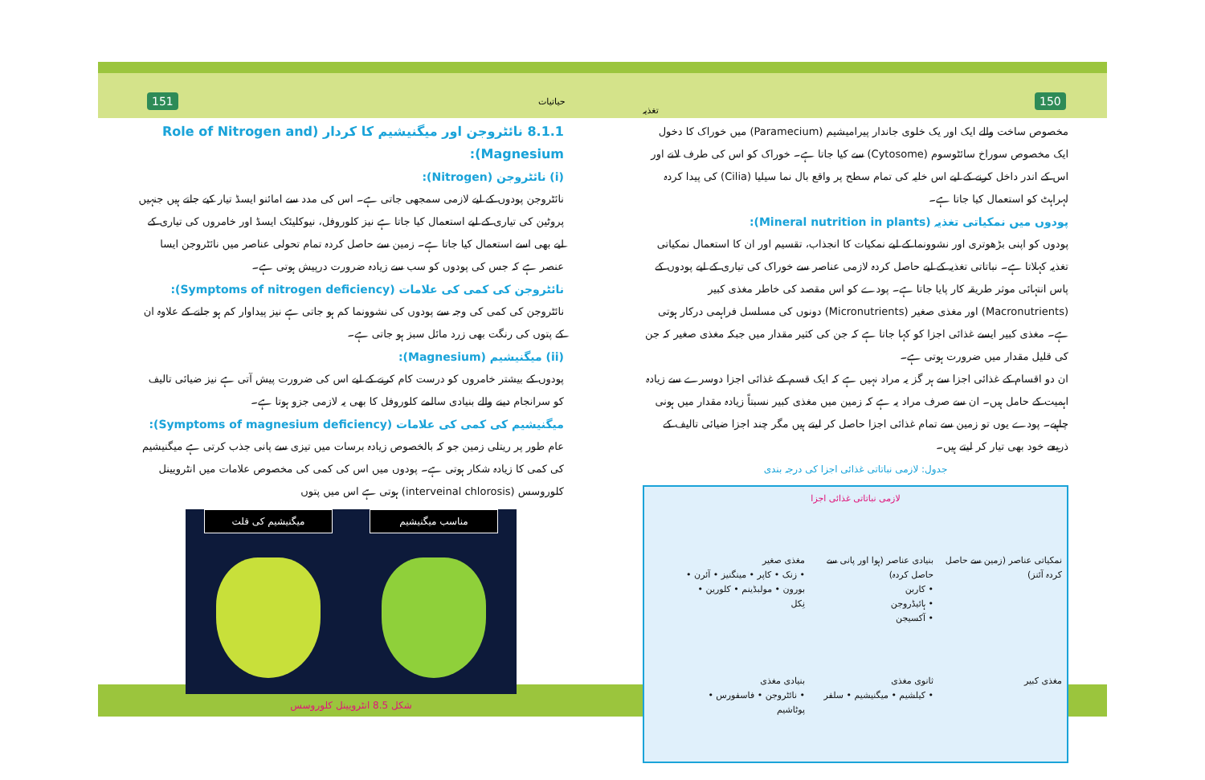151 حیاتیات تغذیہ 150
مخصوص ساخت والے ایک اور یک خلوی جاندار پیرامیشیم (Paramecium) میں خوراک کا دخول ایک مخصوص سوراخ سائٹوسوم (Cytosome) سے کیا جاتا ہے۔ خوراک کو اس کی طرف لانے اور اس کے اندر داخل کرنے کے لیے اس خلیہ کی تمام سطح پر واقع بال نما سیلیا (Cilia) کی پیدا کردہ لہراہٹ کو استعمال کیا جاتا ہے۔
پودوں میں نمکیاتی تغذیہ (Mineral nutrition in plants):
پودوں کو اپنی بڑھوتری اور نشوونما کے لیے نمکیات کا انجذاب، تقسیم اور ان کا استعمال نمکیاتی تغذیہ کہلاتا ہے۔ نباتاتی تغذیہ کے لیے حاصل کردہ لازمی عناصر سے خوراک کی تیاری کے لیے پودوں کے پاس انتہائی موثر طریقہ کار پایا جاتا ہے۔ پودے کو اس مقصد کی خاطر مغذی کبیر (Macronutrients) اور مغذی صغیر (Micronutrients) دونوں کی مسلسل فراہمی درکار ہوتی ہے۔ مغذی کبیر ایسے غذائی اجزا کو کہا جاتا ہے کہ جن کی کثیر مقدار میں جبکہ مغذی صغیر کہ جن کی قلیل مقدار میں ضرورت ہوتی ہے۔
ان دو اقسام کے غذائی اجزا سے ہر گز یہ مراد نہیں ہے کہ ایک قسم کے غذائی اجزا دوسرے سے زیادہ اہمیت کے حامل ہیں۔ ان سے صرف مراد یہ ہے کہ زمین میں مغذی کبیر نسبتاً زیادہ مقدار میں ہونی چاہیے۔ پودے یوں تو زمین سے تمام غذائی اجزا حاصل کر لیتے ہیں مگر چند اجزا ضیائی تالیف کے ذریعے خود بھی تیار کر لیتے ہیں۔
جدول: لازمی نباتاتی غذائی اجزا کی درجہ بندی
لازمی نباتاتی غذائی اجزا
نمکیاتی عناصر (زمین سے حاصل کردہ آئنز)
بنیادی عناصر (ہوا اور پانی سے حاصل کردہ)
• کاربن
• ہائیڈروجن
• آکسیجن
مغذی صغیر
• زنک • کاپر • مینگنیز • آئرن • بورون • مولبڈینم • کلورین • نِکل
مغذی کبیر
ثانوی مغذی
• کیلشیم • میگنیشیم • سلفر
بنیادی مغذی
• نائٹروجن • فاسفورس • پوٹاشیم
8.1.1 نائٹروجن اور میگنیشیم کا کردار (Role of Nitrogen and Magnesium):
(i) نائٹروجن (Nitrogen):
نائٹروجن پودوں کے لیے لازمی سمجھی جاتی ہے۔ اس کی مدد سے امائنو ایسڈ تیار کیے جاتے ہیں جنہیں پروٹین کی تیاری کے لیے استعمال کیا جاتا ہے نیز کلوروفل، نیوکلیئک ایسڈ اور خامروں کی تیاری کے لیے بھی اسے استعمال کیا جاتا ہے۔ زمین سے حاصل کردہ تمام تحولی عناصر میں نائٹروجن ایسا عنصر ہے کہ جس کی پودوں کو سب سے زیادہ ضرورت درپیش ہوتی ہے۔
نائٹروجن کی کمی کی علامات (Symptoms of nitrogen deficiency):
نائٹروجن کی کمی کی وجہ سے پودوں کی نشوونما کم ہو جاتی ہے نیز پیداوار کم ہو جانے کے علاوہ ان کے پتوں کی رنگت بھی زرد مائل سبز ہو جاتی ہے۔
(ii) میگنیشیم (Magnesium):
پودوں کے بیشتر خامروں کو درست کام کرنے کے لیے اس کی ضرورت پیش آتی ہے نیز ضیائی تالیف کو سرانجام دینے والے بنیادی سالمے کلوروفل کا بھی یہ لازمی جزو ہوتا ہے۔
میگنیشیم کی کمی کی علامات (Symptoms of magnesium deficiency):
عام طور پر ریتلی زمین جو کہ بالخصوص زیادہ برسات میں تیزی سے پانی جذب کرتی ہے میگنیشیم کی کمی کا زیادہ شکار ہوتی ہے۔ پودوں میں اس کی کمی کی مخصوص علامات میں انٹرویینل کلوروسس (interveinal chlorosis) ہوتی ہے اس میں پتوں
میگنیشیم کی قلت مناسب میگنیشیم
شکل 8.5 انٹرویینل کلوروسس